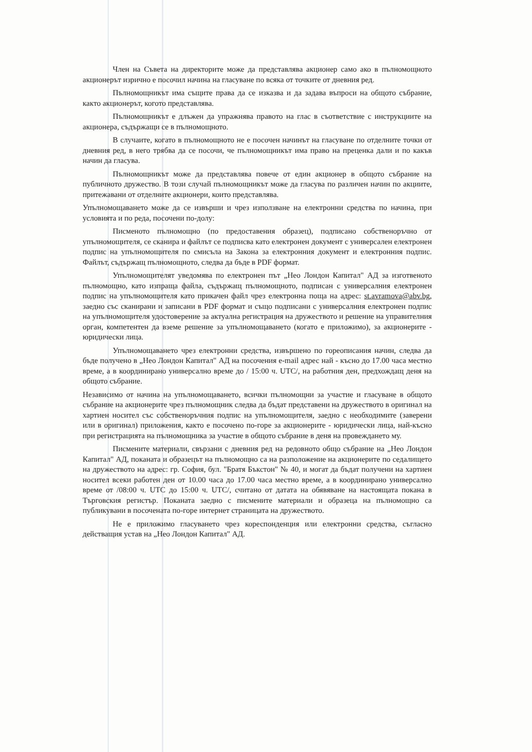Член на Съвета на директорите може да представлява акционер само ако в пълномощното акционерът изрично е посочил начина на гласуване по всяка от точките от дневния ред.
Пълномощникът има същите права да се изказва и да задава въпроси на общото събрание, както акционерът, когото представлява.
Пълномощникът е длъжен да упражнява правото на глас в съответствие с инструкциите на акционера, съдържащи се в пълномощното.
В случаите, когато в пълномощното не е посочен начинът на гласуване по отделните точки от дневния ред, в него трябва да се посочи, че пълномощникът има право на преценка дали и по какъв начин да гласува.
Пълномощникът може да представлява повече от един акционер в общото събрание на публичното дружество. В този случай пълномощникът може да гласува по различен начин по акциите, притежавани от отделните акционери, които представлява.
Упълномощаването може да се извърши и чрез използване на електронни средства по начина, при условията и по реда, посочени по-долу:
Писменото пълномощно (по предоставения образец), подписано собственоръчно от упълномощителя, се сканира и файлът се подписва като електронен документ с универсален електронен подпис на упълномощителя по смисъла на Закона за електронния документ и електронния подпис. Файлът, съдържащ пълномощното, следва да бъде в PDF формат.
Упълномощителят уведомява по електронен път „Нео Лондон Капитал" АД за изготвеното пълномощно, като изпраща файла, съдържащ пълномощното, подписан с универсалния електронен подпис на упълномощителя като прикачен файл чрез електронна поща на адрес: st.avramova@abv.bg, заедно със сканирани и записани в PDF формат и също подписани с универсалния електронен подпис на упълномощителя удостоверение за актуална регистрация на дружеството и решение на управителния орган, компетентен да вземе решение за упълномощаването (когато е приложимо), за акционерите - юридически лица.
Упълномощаването чрез електронни средства, извършено по гореописания начин, следва да бъде получено в „Нео Лондон Капитал" АД на посочения e-mail адрес най - късно до 17.00 часа местно време, а в координирано универсално време до / 15:00 ч. UTC/, на работния ден, предхождащ деня на общото събрание.
Независимо от начина на упълномощаването, всички пълномощни за участие и гласуване в общото събрание на акционерите чрез пълномощник следва да бъдат представени на дружеството в оригинал на хартиен носител със собственоръчния подпис на упълномощителя, заедно с необходимите (заверени или в оригинал) приложения, както е посочено по-горе за акционерите - юридически лица, най-късно при регистрацията на пълномощника за участие в общото събрание в деня на провеждането му.
Писмените материали, свързани с дневния ред на редовното общо събрание на „Нео Лондон Капитал" АД, поканата и образецът на пълномощно са на разположение на акционерите по седалището на дружеството на адрес: гр. София, бул. "Братя Бъкстон" № 40, и могат да бъдат получени на хартиен носител всеки работен ден от 10.00 часа до 17.00 часа местно време, а в координирано универсално време от /08:00 ч. UTC до 15:00 ч. UTC/, считано от датата на обявяване на настоящата покана в Търговския регистър. Поканата заедно с писмените материали и образеца на пълномощно са публикувани в посочената по-горе интернет страницата на дружеството.
Не е приложимо гласуването чрез кореспонденция или електронни средства, съгласно действащия устав на „Нео Лондон Капитал" АД.